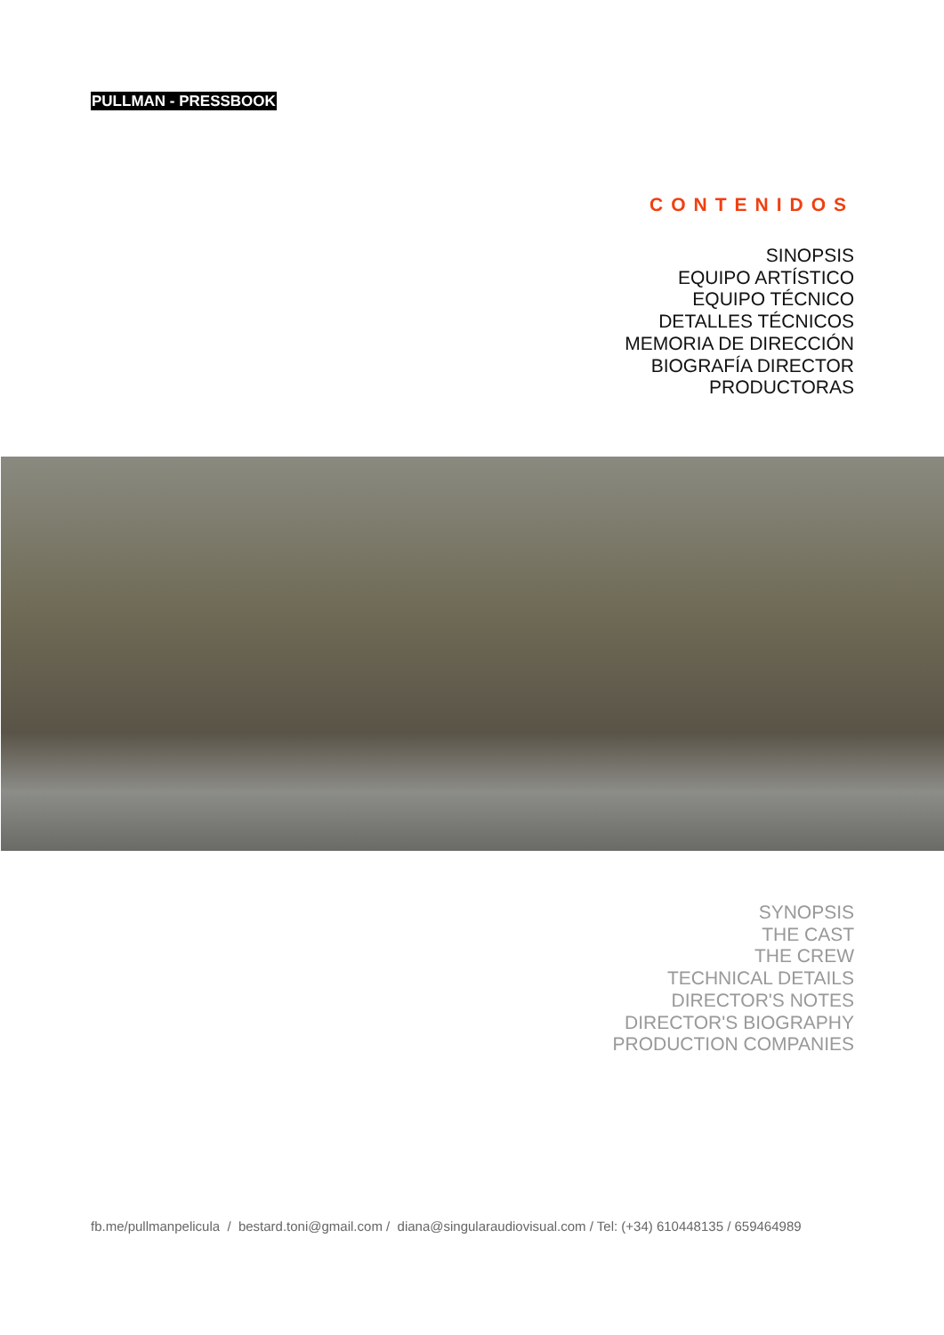PULLMAN - PRESSBOOK
CONTENIDOS
SINOPSIS
EQUIPO ARTÍSTICO
EQUIPO TÉCNICO
DETALLES TÉCNICOS
MEMORIA DE DIRECCIÓN
BIOGRAFÍA DIRECTOR
PRODUCTORAS
SYNOPSIS
THE CAST
THE CREW
TECHNICAL DETAILS
DIRECTOR'S NOTES
DIRECTOR'S BIOGRAPHY
PRODUCTION COMPANIES
fb.me/pullmanpelicula / bestard.toni@gmail.com / diana@singularaudiovisual.com / Tel: (+34) 610448135 / 659464989